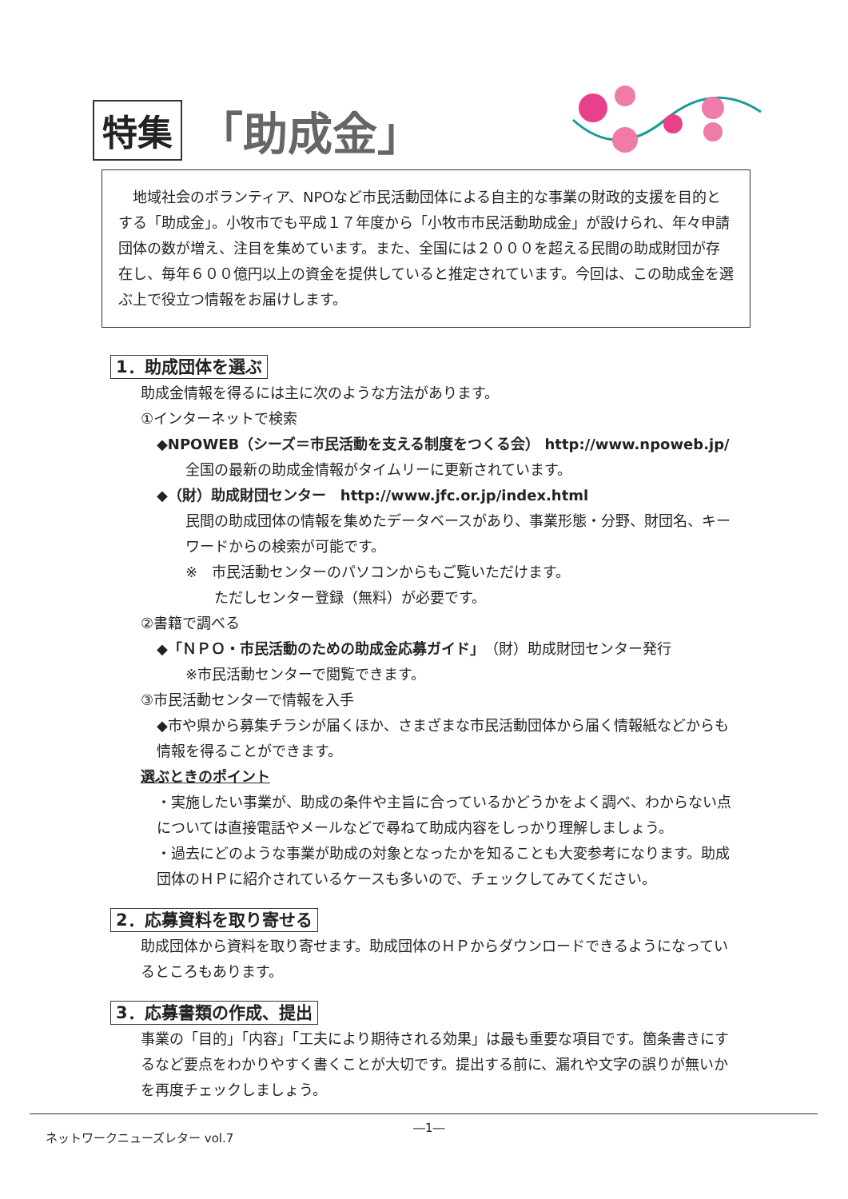特集 「助成金」
　地域社会のボランティア、NPOなど市民活動団体による自主的な事業の財政的支援を目的とする「助成金」。小牧市でも平成１７年度から「小牧市市民活動助成金」が設けられ、年々申請団体の数が増え、注目を集めています。また、全国には２０００を超える民間の助成財団が存在し、毎年６００億円以上の資金を提供していると推定されています。今回は、この助成金を選ぶ上で役立つ情報をお届けします。
1．助成団体を選ぶ
助成金情報を得るには主に次のような方法があります。
①インターネットで検索
◆NPOWEB（シーズ＝市民活動を支える制度をつくる会） http://www.npoweb.jp/
全国の最新の助成金情報がタイムリーに更新されています。
◆（財）助成財団センター　http://www.jfc.or.jp/index.html
民間の助成団体の情報を集めたデータベースがあり、事業形態・分野、財団名、キーワードからの検索が可能です。
※　市民活動センターのパソコンからもご覧いただけます。
ただしセンター登録（無料）が必要です。
②書籍で調べる
◆「ＮＰＯ・市民活動のための助成金応募ガイド」（財）助成財団センター発行
※市民活動センターで閲覧できます。
③市民活動センターで情報を入手
◆市や県から募集チラシが届くほか、さまざまな市民活動団体から届く情報紙などからも情報を得ることができます。
選ぶときのポイント
・実施したい事業が、助成の条件や主旨に合っているかどうかをよく調べ、わからない点については直接電話やメールなどで尋ねて助成内容をしっかり理解しましょう。
・過去にどのような事業が助成の対象となったかを知ることも大変参考になります。助成団体のＨＰに紹介されているケースも多いので、チェックしてみてください。
2．応募資料を取り寄せる
助成団体から資料を取り寄せます。助成団体のＨＰからダウンロードできるようになっているところもあります。
3．応募書類の作成、提出
事業の「目的」「内容」「工夫により期待される効果」は最も重要な項目です。箇条書きにするなど要点をわかりやすく書くことが大切です。提出する前に、漏れや文字の誤りが無いかを再度チェックしましょう。
ネットワークニューズレター vol.7 ―1―